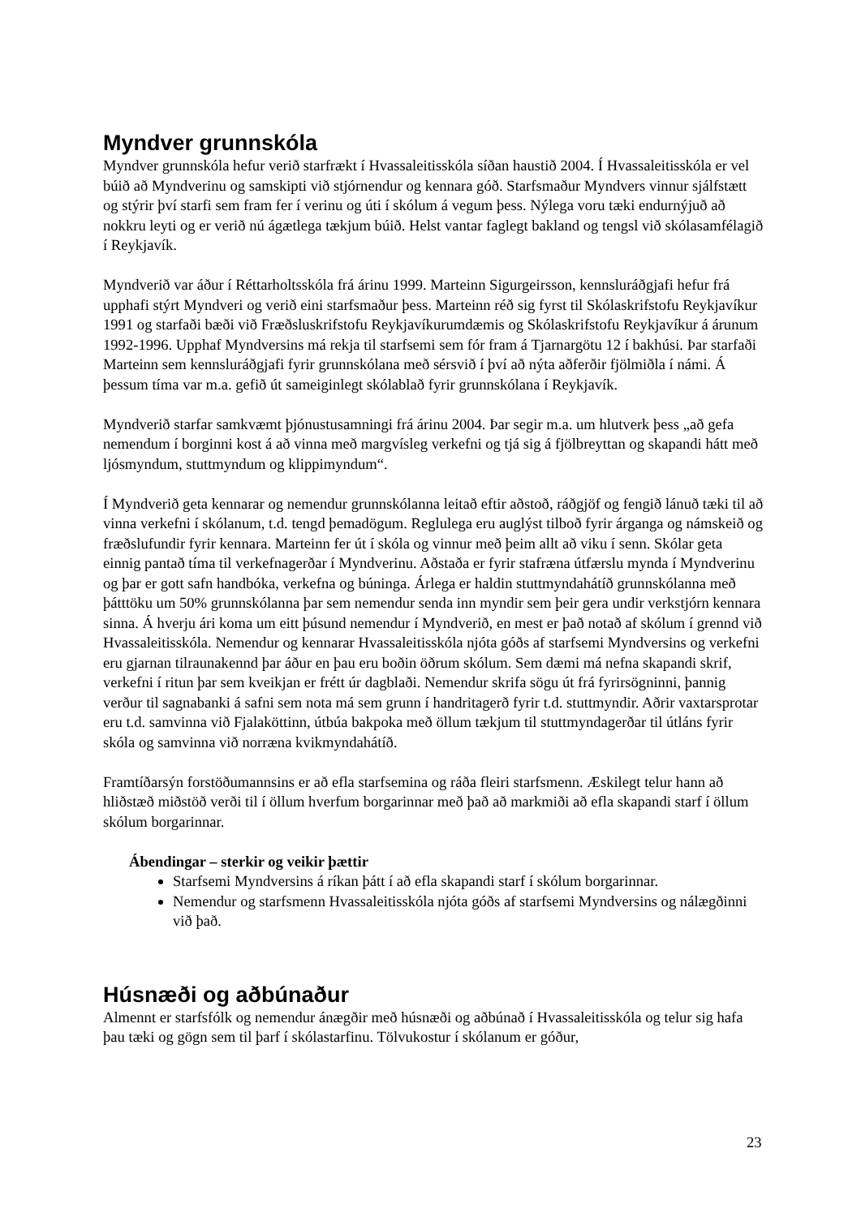Myndver grunnskóla
Myndver grunnskóla hefur verið starfrækt í Hvassaleitisskóla síðan haustið 2004. Í Hvassaleitisskóla er vel búið að Myndverinu og samskipti við stjórnendur og kennara góð. Starfsmaður Myndvers vinnur sjálfstætt og stýrir því starfi sem fram fer í verinu og úti í skólum á vegum þess. Nýlega voru tæki endurnýjuð að nokkru leyti og er verið nú ágætlega tækjum búið. Helst vantar faglegt bakland og tengsl við skólasamfélagið í Reykjavík.
Myndverið var áður í Réttarholtsskóla frá árinu 1999. Marteinn Sigurgeirsson, kennsluráðgjafi hefur frá upphafi stýrt Myndveri og verið eini starfsmaður þess. Marteinn réð sig fyrst til Skólaskrifstofu Reykjavíkur 1991 og starfaði bæði við Fræðsluskrifstofu Reykjavíkurumdæmis og Skólaskrifstofu Reykjavíkur á árunum 1992-1996. Upphaf Myndversins má rekja til starfsemi sem fór fram á Tjarnargötu 12 í bakhúsi. Þar starfaði Marteinn sem kennsluráðgjafi fyrir grunnskólana með sérsvið í því að nýta aðferðir fjölmiðla í námi. Á þessum tíma var m.a. gefið út sameiginlegt skólablað fyrir grunnskólana í Reykjavík.
Myndverið starfar samkvæmt þjónustusamningi frá árinu 2004. Þar segir m.a. um hlutverk þess „að gefa nemendum í borginni kost á að vinna með margvísleg verkefni og tjá sig á fjölbreyttan og skapandi hátt með ljósmyndum, stuttmyndum og klippimyndum“.
Í Myndverið geta kennarar og nemendur grunnskólanna leitað eftir aðstoð, ráðgjöf og fengið lánuð tæki til að vinna verkefni í skólanum, t.d. tengd þemadögum. Reglulega eru auglýst tilboð fyrir árganga og námskeið og fræðslufundir fyrir kennara. Marteinn fer út í skóla og vinnur með þeim allt að viku í senn. Skólar geta einnig pantað tíma til verkefnagerðar í Myndverinu. Aðstaða er fyrir stafræna útfærslu mynda í Myndverinu og þar er gott safn handbóka, verkefna og búninga. Árlega er haldin stuttmyndahátíð grunnskólanna með þátttöku um 50% grunnskólanna þar sem nemendur senda inn myndir sem þeir gera undir verkstjórn kennara sinna. Á hverju ári koma um eitt þúsund nemendur í Myndverið, en mest er það notað af skólum í grennd við Hvassaleitisskóla. Nemendur og kennarar Hvassaleitisskóla njóta góðs af starfsemi Myndversins og verkefni eru gjarnan tilraunakennd þar áður en þau eru boðin öðrum skólum. Sem dæmi má nefna skapandi skrif, verkefni í ritun þar sem kveikjan er frétt úr dagblaði. Nemendur skrifa sögu út frá fyrirsögninni, þannig verður til sagnabanki á safni sem nota má sem grunn í handritagerð fyrir t.d. stuttmyndir. Aðrir vaxtarsprotar eru t.d. samvinna við Fjalaköttinn, útbúa bakpoka með öllum tækjum til stuttmyndagerðar til útláns fyrir skóla og samvinna við norræna kvikmyndahátíð.
Framtíðarsýn forstöðumannsins er að efla starfsemina og ráða fleiri starfsmenn. Æskilegt telur hann að hliðstæð miðstöð verði til í öllum hverfum borgarinnar með það að markmiði að efla skapandi starf í öllum skólum borgarinnar.
Ábendingar – sterkir og veikir þættir
Starfsemi Myndversins á ríkan þátt í að efla skapandi starf í skólum borgarinnar.
Nemendur og starfsmenn Hvassaleitisskóla njóta góðs af starfsemi Myndversins og nálægðinni við það.
Húsnæði og aðbúnaður
Almennt er starfsfólk og nemendur ánægðir með húsnæði og aðbúnað í Hvassaleitisskóla og telur sig hafa þau tæki og gögn sem til þarf í skólastarfinu. Tölvukostur í skólanum er góður,
23